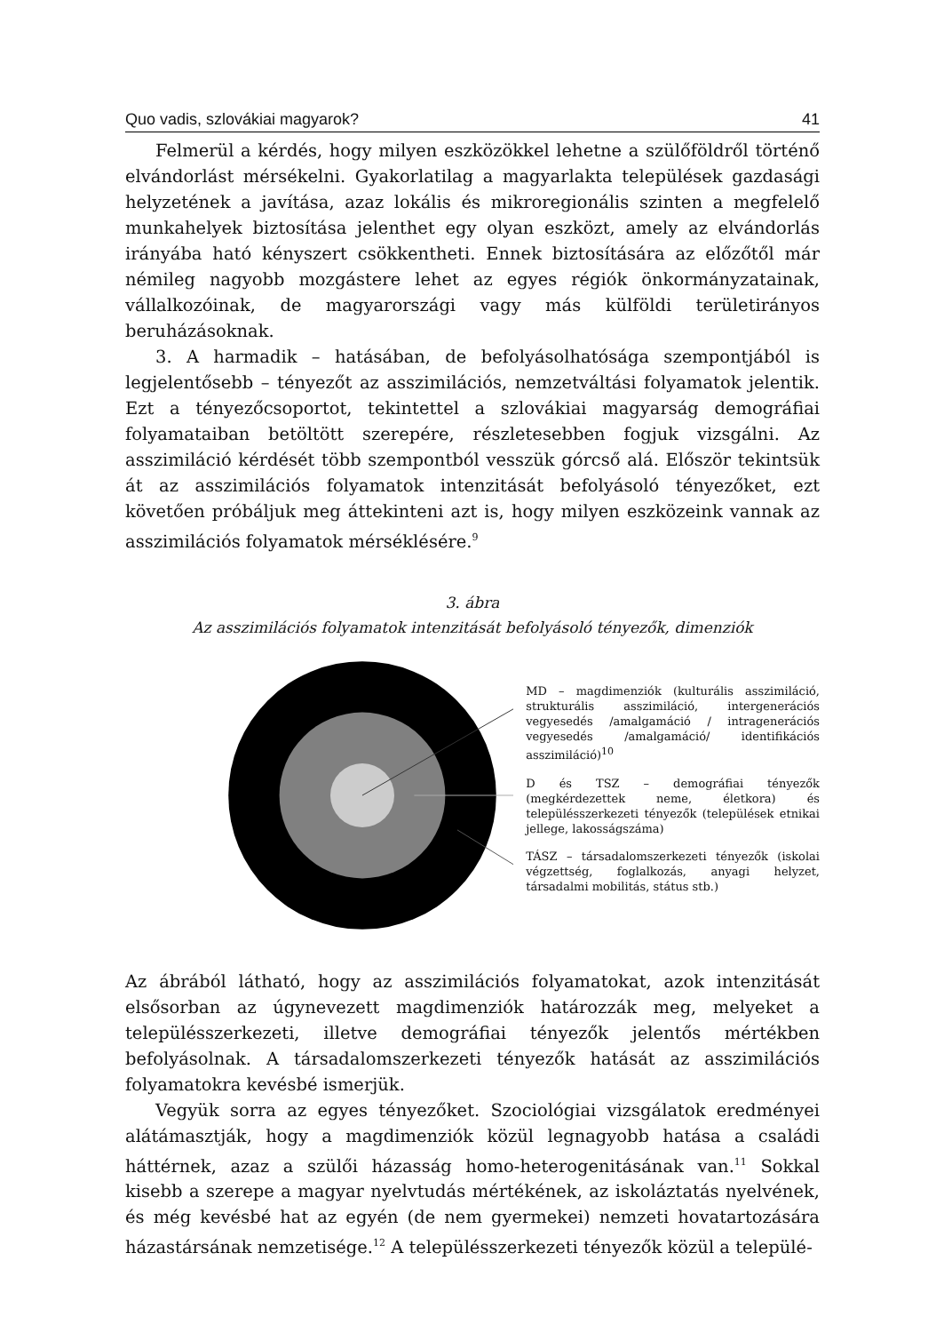Quo vadis, szlovákiai magyarok? 41
Felmerül a kérdés, hogy milyen eszközökkel lehetne a szülőföldről történő elvándorlást mérsékelni. Gyakorlatilag a magyarlakta települések gazdasági helyzetének a javítása, azaz lokális és mikroregionális szinten a megfelelő munkahelyek biztosítása jelenthet egy olyan eszközt, amely az elvándorlás irányába ható kényszert csökkentheti. Ennek biztosítására az előzőtől már némileg nagyobb mozgástere lehet az egyes régiók önkormányzatainak, vállalkozóinak, de magyarországi vagy más külföldi területirányos beruházásoknak.
3. A harmadik – hatásában, de befolyásolhatósága szempontjából is legjelentősebb – tényezőt az asszimilációs, nemzetváltási folyamatok jelentik. Ezt a tényezőcsoportot, tekintettel a szlovákiai magyarság demográfiai folyamataiban betöltött szerepére, részletesebben fogjuk vizsgálni. Az asszimiláció kérdését több szempontból vesszük górcső alá. Először tekintsük át az asszimilációs folyamatok intenzitását befolyásoló tényezőket, ezt követően próbáljuk meg áttekinteni azt is, hogy milyen eszközeink vannak az asszimilációs folyamatok mérséklésére.<sup>9</sup>
3. ábra
Az asszimilációs folyamatok intenzitását befolyásoló tényezők, dimenziók
MD – magdimenziók (kulturális asszimiláció, strukturális asszimiláció, intergenerációs vegyesedés /amalgamáció / intragenerációs vegyesedés /amalgamáció/ identifikációs asszimiláció)<sup>10</sup>
D és TSZ – demográfiai tényezők (megkérdezettek neme, életkora) és településszerkezeti tényezők (települések etnikai jellege, lakosságszáma)
TÁSZ – társadalomszerkezeti tényezők (iskolai végzettség, foglalkozás, anyagi helyzet, társadalmi mobilitás, státus stb.)
Az ábrából látható, hogy az asszimilációs folyamatokat, azok intenzitását elsősorban az úgynevezett magdimenziók határozzák meg, melyeket a településszerkezeti, illetve demográfiai tényezők jelentős mértékben befolyásolnak. A társadalomszerkezeti tényezők hatását az asszimilációs folyamatokra kevésbé ismerjük.
Vegyük sorra az egyes tényezőket. Szociológiai vizsgálatok eredményei alátámasztják, hogy a magdimenziók közül legnagyobb hatása a családi háttérnek, azaz a szülői házasság homo-heterogenitásának van.<sup>11</sup> Sokkal kisebb a szerepe a magyar nyelvtudás mértékének, az iskoláztatás nyelvének, és még kevésbé hat az egyén (de nem gyermekei) nemzeti hovatartozására házastársának nemzetisége.<sup>12</sup> A településszerkezeti tényezők közül a települé-